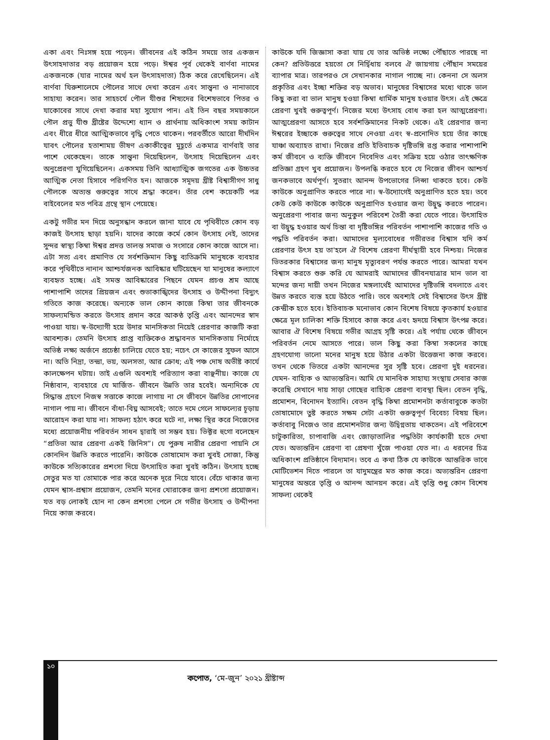একা এবং নিঃসঙ্গ হয়ে পড়েন। জীবনের এই কঠিন সময়ে তার একজন উৎসাহদাতার বড় প্রয়োজন হয়ে পড়ে। ঈশ্বর পূর্ব থেকেই বার্ণবা নামের একজনকে (যার নামের অর্থ হল উৎসাহদাতা) ঠিক করে রেখেছিলেন। এই বার্ণবা যিরুশালেমে পৌলের সাথে দেখা করেন এবং সান্ত্বনা ও নানাভাবে সাহায্য করেন। তার সাহচর্যে পৌল যীশুর শিষ্যদের বিশেষভাবে পিতর ও যাকোবের সাথে দেখা করার মহা সুযোগ পান। এই তিন বছর সময়কালে পৌল প্রভু যীশু খ্রীষ্টের উদ্দেশ্যে ধ্যান ও প্রার্থনায় অধিকাংশ সময় কাটান এবং ধীরে ধীরে আত্মিকভাবে বৃদ্ধি পেতে থাকেন। পরবর্তীতে আরো দীর্ঘদিন যাবৎ পৌলের হতাশাময় ভীষণ একাকীত্বের মুহূর্তে একমাত্র বার্ণবাই তার পাশে থেকেছেন। তাকে সান্ত্বনা দিয়েছিলেন, উৎসাহ দিয়েছিলেন এবং অনুপ্রেরণা যুগিয়েছিলেন। একসময় তিনি আধ্যাত্মিক জগতের এক উচ্চতর আত্মিক নেতা হিসাবে পরিগণিত হন। আজকে সমূদয় খ্রীষ্ট বিশ্বাসীগণ সাধু পৌলকে অত্যন্ত গুরুত্বের সাথে শ্রদ্ধা করেন। তাঁর বেশ কয়েকটি পত্র বাইবেলের মত পবিত্র গ্রন্থে স্থান পেয়েছে।
একটু গভীর মন দিয়ে অনুসন্ধান করলে জানা যাবে যে পৃথিবীতে কোন বড় কাজই উৎসাহ ছাড়া হয়নি। যাদের কাজে কর্মে কোন উৎসাহ নেই, তাদের সুন্দর স্বাস্থ্য কিম্বা ঈশ্বর প্রদত্ত তালন্ত সমাজ ও সংসারে কোন কাজে আসে না। এটা সত্য এবং প্রমাণিত যে সর্বশক্তিমান কিছু ব্যতিক্রমি মানুষকে ব্যবহার করে পৃথিবীতে নানান আশ্চর্যজনক আবিষ্কার ঘটিয়েছেন যা মানুষের কল্যাণে ব্যবহৃত হচ্ছে। এই সমস্ত আবিষ্কারের পিছনে যেমন প্রচণ্ড শ্রম আছে পাশাপাশি তাদের প্রিয়জন এবং শুভাকাঙ্খিদের উৎসাহ ও উদ্দীপনা বিদ্যুৎ গতিতে কাজ করেছে। অন্যকে ভাল কোন কাজে কিম্বা তার জীবনকে সাফল্যমন্ডিত করতে উৎসাহ প্রদান করে আকণ্ঠ তৃপ্তি এবং আনন্দের স্বাদ পাওয়া যায়। স্ব-উদ্যোগী হয়ে উদার মানসিকতা নিয়েই প্রেরণার কাজটি করা আবশ্যক। তেমনি উৎসাহ প্রাপ্ত ব্যক্তিকেও শ্রদ্ধাবনত মানসিকতায় নির্মোহে অভিষ্ঠ লক্ষ্য অর্জনে প্রচেষ্ঠা চালিয়ে যেতে হয়; নচেৎ সে কাজের সুফল আসে না। অতি নিদ্রা, তন্দ্রা, ভয়, অলসতা, আর ক্রোধ; এই পঞ্চ দোষ অভীষ্ট কার্যে কালক্ষেপন ঘটায়। তাই এগুলি অবশ্যই পরিত্যাগ করা বাঞ্ছনীয়। কাজে যে নিষ্ঠাবান, ব্যবহারে যে মার্জিত- জীবনে উন্নতি তার হবেই। অন্যদিকে যে সিদ্ধান্ত গ্রহণে নিজস্ব সত্তাকে কাজে লাগায় না সে জীবনে উন্নতির সোপানের নাগাল পায় না। জীবনে বাঁধা-বিঘ্ন আসবেই; তাতে দমে গেলে সাফল্যের চূড়ায় আরোহন করা যায় না। সাফল্য হঠাৎ করে ঘটে না, লক্ষ্য স্থির করে নিজেদের মধ্যে প্রয়োজনীয় পরিবর্তন সাধন দ্বারাই তা সম্ভব হয়। ভিক্টর হুগো বলেছেন “প্রতিভা আর প্রেরণা একই জিনিস”। যে পুরুষ নারীর প্রেরণা পায়নি সে কোনদিন উন্নতি করতে পারেনি। কাউকে তোষামোদ করা খুবই সোজা, কিন্তু কাউকে সত্যিকারের প্রশংসা দিয়ে উৎসাহিত করা খুবই কঠিন। উৎসাহ হচ্ছে সেতুর মত যা তোমাকে পার করে অনেক দূরে নিয়ে যাবে। বেঁচে থাকার জন্য যেমন শ্বাস-প্রশ্বাস প্রয়োজন, তেমনি মনের খোরাকের জন্য প্রশংসা প্রয়োজন। যত বড় লোকই হোন না কেন প্রশংসা পেলে সে গভীর উৎসাহ ও উদ্দীপনা নিয়ে কাজ করবে।
কাউকে যদি জিজ্ঞাসা করা যায় যে তার অভিষ্ঠ লক্ষ্যে পৌঁছাতে পারছে না কেন? প্রতিউত্তরে হয়তো সে নির্দ্বিধায় বলবে ঐ জায়গায় পৌঁছান সময়ের ব্যাপার মাত্র। তারপরও সে সেখানকার নাগাল পাচ্ছে না। কেননা সে অলস প্রকৃতির এবং ইচ্ছা শক্তির বড় অভাব। মানুষের বিশ্বাসের মধ্যে থাকে ভাল কিছু করা বা ভাল মানুষ হওয়া কিম্বা ধার্মিক মানুষ হওয়ার উৎস। এই ক্ষেত্রে প্রেরণা খুবই গুরুত্বপূর্ণ। নিজের মধ্যে উৎসাহ বোধ করা হল আত্মপ্রেরণা। আত্মপ্রেরণা আসতে হবে সর্বশক্তিমানের নিকট থেকে। এই প্রেরণার জন্য ঈশ্বরের ইচ্ছাকে গুরুত্বের সাথে নেওয়া এবং স্ব-প্রনোদিত হয়ে তাঁর কাছে যাঞ্চা অব্যাহত রাখা। নিজের প্রতি ইতিবাচক দৃষ্টিভঙ্গি রপ্ত করার পাশাপাশি কর্ম জীবনে ও ব্যক্তি জীবনে নিবেদিত এবং সক্রিয় হয়ে ওঠার তাৎক্ষণিক প্রতিজ্ঞা গ্রহণ খুব প্রয়োজন। উপলব্ধি করতে হবে যে নিজের জীবন আশ্চর্য জনকভাবে অর্থপূর্ণ। সুতরাং আনন্দ উপভোগের লিপ্সা থাকতে হবে। কেউ কাউকে অনুপ্রাণিত করতে পারে না। স্ব-উদ্যোগেই অনুপ্রাণিত হতে হয়। তবে কেউ কেউ কাউকে কাউকে অনুপ্রাণিত হওয়ার জন্য উদ্বুদ্ধ করতে পারেন। অনুপ্রেরণা পাবার জন্য অনুকুল পরিবেশ তৈরী করা যেতে পারে। উৎসাহিত বা উদ্বুদ্ধ হওয়ার অর্থ চিন্তা বা দৃষ্টিভঙ্গির পরিবর্তন পাশাপাশি কাজের গতি ও পদ্ধতি পরিবর্তন করা। আমাদের মূল্যবোধের গভীরতর বিশ্বাস যদি কর্ম প্রেরণার উৎস হয় তা'হলে ঐ বিশেষ প্রেরণা দীর্ঘস্থায়ী হবে নিশ্চয়। নিজের ভিতরকার বিশ্বাসের জন্য মানুষ মৃত্যুবরণ পর্যন্ত করতে পারে। আমরা যখন বিশ্বাস করতে শুরু করি যে আমরাই আমাদের জীবনযাত্রার মান ভাল বা মন্দের জন্য দায়ী তখন নিজের মঙ্গলার্থেই আমাদের দৃষ্টিভঙ্গি বদলাতে এবং উন্নত করতে ব্যস্ত হয়ে উঠতে পারি। তবে অবশ্যই সেই বিশ্বাসের উৎস খ্রীষ্ট কেন্দ্রীক হতে হবে। ইতিবাচক মনোভাব কোন বিশেষ বিষয়ে কৃতকার্য হওয়ার ক্ষেত্রে মূল চালিকা শক্তি হিসাবে কাজ করে এবং হৃদয়ে বিশ্বাস উৎপন্ন করে। আবার ঐ বিশেষ বিষয়ে গভীর আগ্রহ সৃষ্টি করে। এই পর্যায় থেকে জীবনে পরিবর্তন নেমে আসতে পারে। ভাল কিছু করা কিম্বা সকলের কাছে গ্রহণযোগ্য ভালো মনের মানুষ হয়ে উঠার একটা উত্তেজনা কাজ করবে। তখন থেকে ভিতরে একটা আনন্দের সুর সৃষ্টি হবে। প্রেরণা দুই ধরনের। যেমন- বাহ্যিক ও আভ্যন্তরিন। আমি যে মানবিক সাহায্য সংস্থায় সেবার কাজ করেছি সেখানে দায় সাড়া গোছের বাহ্যিক প্রেরণা ব্যবস্থা ছিল। বেতন বৃদ্ধি, প্রমোশন, বিনোদন ইত্যাদি। বেতন বৃদ্ধি কিম্বা প্রমোশনটা কর্তাবাবুকে কতটা তোষামোদে তুষ্ট করতে সক্ষম সেটা একটা গুরুত্বপূর্ণ বিবেচ্য বিষয় ছিল। কর্তাবাবু নিজেও তার প্রমোশনটার জন্য উদ্বিগ্নতায় থাকতেন। এই পরিবেশে চাটুকারিতা, চাপাবাজি এবং জোড়াতালির পদ্ধতিটা কার্যকারী হতে দেখা যেত। অভ্যন্তরিন প্রেরণা বা প্রেষণা খুঁজে পাওয়া যেত না। এ ধরনের চিত্র অধিকাংশ প্রতিষ্ঠানে বিদ্যমান। তবে এ কথা ঠিক যে কাউকে আন্তরিক ভাবে মোটিভেশন দিতে পারলে তা যাদুমন্ত্রের মত কাজ করে। অভ্যন্তরিন প্রেরণা মানুষের অন্তরে তৃপ্তি ও আনন্দ আনয়ন করে। এই তৃপ্তি শুধু কোন বিশেষ সাফল্য থেকেই
১০
কপোত, ‘মে-জুন’ ২০২১ খ্রীষ্টাব্দ